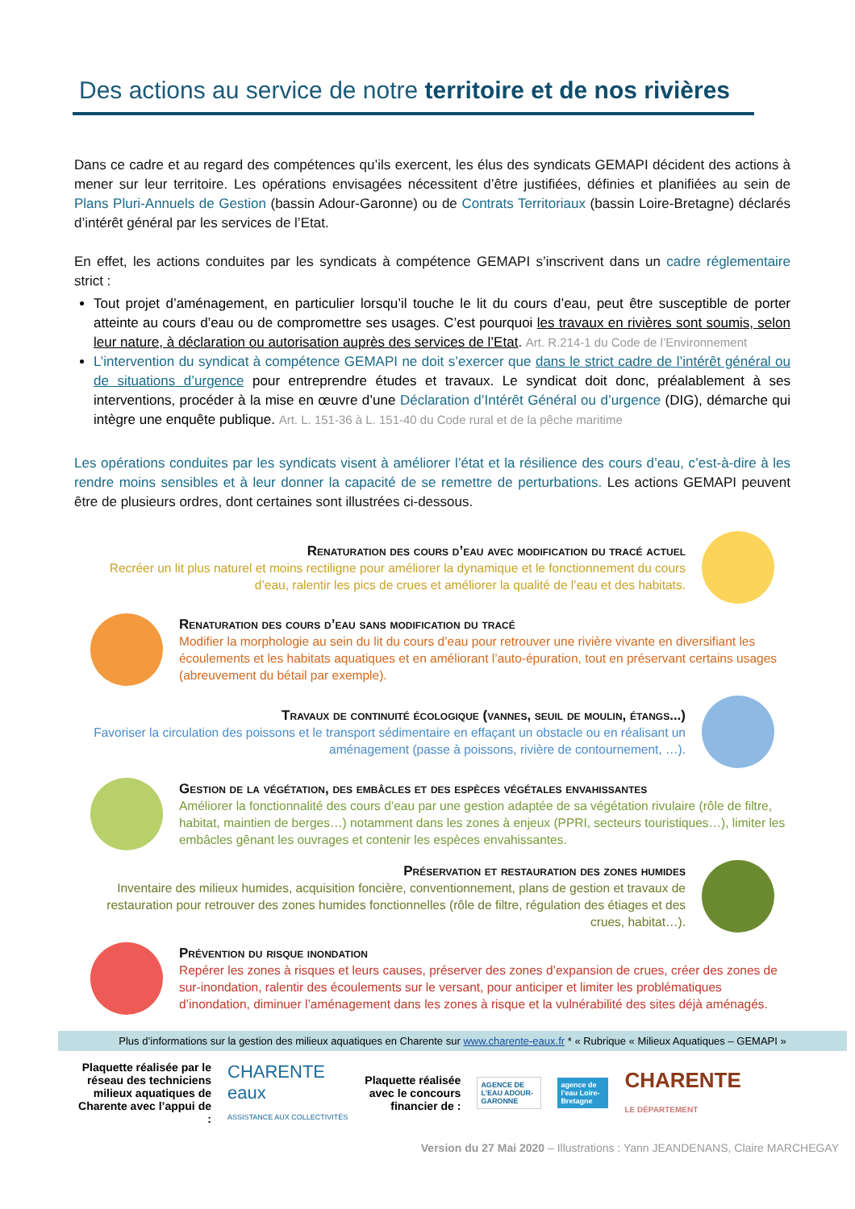Des actions au service de notre territoire et de nos rivières
Dans ce cadre et au regard des compétences qu’ils exercent, les élus des syndicats GEMAPI décident des actions à mener sur leur territoire. Les opérations envisagées nécessitent d’être justifiées, définies et planifiées au sein de Plans Pluri-Annuels de Gestion (bassin Adour-Garonne) ou de Contrats Territoriaux (bassin Loire-Bretagne) déclarés d’intérêt général par les services de l’Etat.
En effet, les actions conduites par les syndicats à compétence GEMAPI s’inscrivent dans un cadre réglementaire strict :
Tout projet d’aménagement, en particulier lorsqu’il touche le lit du cours d’eau, peut être susceptible de porter atteinte au cours d’eau ou de compromettre ses usages. C’est pourquoi les travaux en rivières sont soumis, selon leur nature, à déclaration ou autorisation auprès des services de l’Etat. Art. R.214-1 du Code de l’Environnement
L’intervention du syndicat à compétence GEMAPI ne doit s’exercer que dans le strict cadre de l’intérêt général ou de situations d’urgence pour entreprendre études et travaux. Le syndicat doit donc, préalablement à ses interventions, procéder à la mise en œuvre d’une Déclaration d’Intérêt Général ou d’urgence (DIG), démarche qui intègre une enquête publique. Art. L. 151-36 à L. 151-40 du Code rural et de la pêche maritime
Les opérations conduites par les syndicats visent à améliorer l’état et la résilience des cours d’eau, c’est-à-dire à les rendre moins sensibles et à leur donner la capacité de se remettre de perturbations. Les actions GEMAPI peuvent être de plusieurs ordres, dont certaines sont illustrées ci-dessous.
Renaturation des cours d’eau avec modification du tracé actuel
Recréer un lit plus naturel et moins rectiligne pour améliorer la dynamique et le fonctionnement du cours d’eau, ralentir les pics de crues et améliorer la qualité de l’eau et des habitats.
Renaturation des cours d’eau sans modification du tracé
Modifier la morphologie au sein du lit du cours d’eau pour retrouver une rivière vivante en diversifiant les écoulements et les habitats aquatiques et en améliorant l’auto-épuration, tout en préservant certains usages (abreuvement du bétail par exemple).
Travaux de continuité écologique (vannes, seuil de moulin, étangs...)
Favoriser la circulation des poissons et le transport sédimentaire en effaçant un obstacle ou en réalisant un aménagement (passe à poissons, rivière de contournement, …).
Gestion de la végétation, des embâcles et des espèces végétales envahissantes
Améliorer la fonctionnalité des cours d’eau par une gestion adaptée de sa végétation rivulaire (rôle de filtre, habitat, maintien de berges…) notamment dans les zones à enjeux (PPRI, secteurs touristiques…), limiter les embâcles gênant les ouvrages et contenir les espèces envahissantes.
Préservation et restauration des zones humides
Inventaire des milieux humides, acquisition foncière, conventionnement, plans de gestion et travaux de restauration pour retrouver des zones humides fonctionnelles (rôle de filtre, régulation des étiages et des crues, habitat…).
Prévention du risque inondation
Repérer les zones à risques et leurs causes, préserver des zones d’expansion de crues, créer des zones de sur-inondation, ralentir des écoulements sur le versant, pour anticiper et limiter les problématiques d’inondation, diminuer l’aménagement dans les zones à risque et la vulnérabilité des sites déjà aménagés.
Plus d’informations sur la gestion des milieux aquatiques en Charente sur www.charente-eaux.fr * « Rubrique « Milieux Aquatiques – GEMAPI »
Plaquette réalisée par le réseau des techniciens milieux aquatiques de Charente avec l’appui de :
CHARENTE
eaux
ASSISTANCE AUX COLLECTIVITÉS
Plaquette réalisée avec le concours financier de :
AGENCE DE L’EAU ADOUR-GARONNE
agence de l’eau Loire-Bretagne
CHARENTE
LE DÉPARTEMENT
Version du 27 Mai 2020 – Illustrations : Yann JEANDENANS, Claire MARCHEGAY